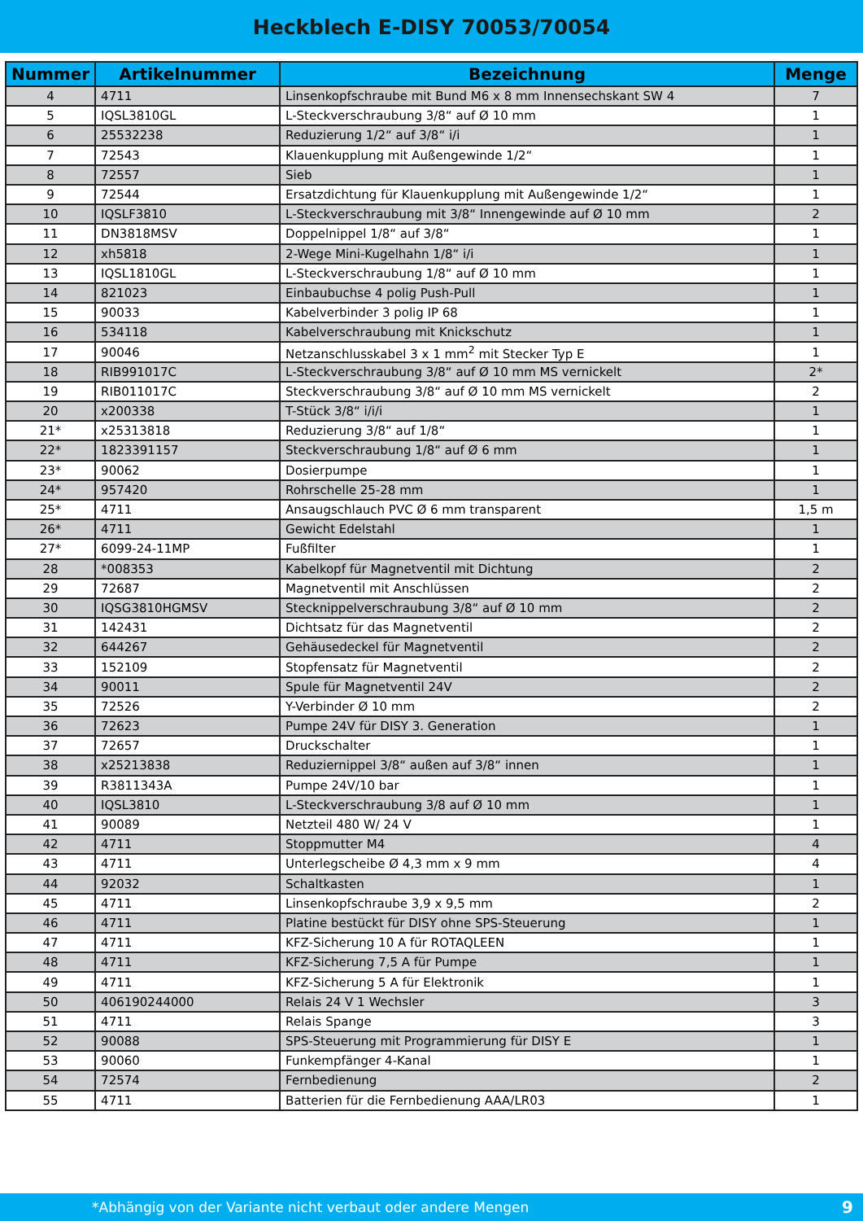Heckblech E-DISY 70053/70054
| Nummer | Artikelnummer | Bezeichnung | Menge |
| --- | --- | --- | --- |
| 4 | 4711 | Linsenkopfschraube mit Bund M6 x 8 mm Innensechskant SW 4 | 7 |
| 5 | IQSL3810GL | L-Steckverschraubung 3/8“ auf Ø 10 mm | 1 |
| 6 | 25532238 | Reduzierung 1/2“ auf 3/8“ i/i | 1 |
| 7 | 72543 | Klauenkupplung mit Außengewinde 1/2“ | 1 |
| 8 | 72557 | Sieb | 1 |
| 9 | 72544 | Ersatzdichtung für Klauenkupplung mit Außengewinde 1/2“ | 1 |
| 10 | IQSLF3810 | L-Steckverschraubung mit 3/8“ Innengewinde auf Ø 10 mm | 2 |
| 11 | DN3818MSV | Doppelnippel 1/8“ auf 3/8“ | 1 |
| 12 | xh5818 | 2-Wege Mini-Kugelhahn 1/8“ i/i | 1 |
| 13 | IQSL1810GL | L-Steckverschraubung 1/8“ auf Ø 10 mm | 1 |
| 14 | 821023 | Einbaubuchse 4 polig Push-Pull | 1 |
| 15 | 90033 | Kabelverbinder 3 polig IP 68 | 1 |
| 16 | 534118 | Kabelverschraubung mit Knickschutz | 1 |
| 17 | 90046 | Netzanschlusskabel 3 x 1 mm<sup>2</sup> mit Stecker Typ E | 1 |
| 18 | RIB991017C | L-Steckverschraubung 3/8“ auf Ø 10 mm MS vernickelt | 2* |
| 19 | RIB011017C | Steckverschraubung 3/8“ auf Ø 10 mm MS vernickelt | 2 |
| 20 | x200338 | T-Stück 3/8“ i/i/i | 1 |
| 21* | x25313818 | Reduzierung 3/8“ auf 1/8“ | 1 |
| 22* | 1823391157 | Steckverschraubung 1/8“ auf Ø 6 mm | 1 |
| 23* | 90062 | Dosierpumpe | 1 |
| 24* | 957420 | Rohrschelle 25-28 mm | 1 |
| 25* | 4711 | Ansaugschlauch PVC Ø 6 mm transparent | 1,5 m |
| 26* | 4711 | Gewicht Edelstahl | 1 |
| 27* | 6099-24-11MP | Fußfilter | 1 |
| 28 | *008353 | Kabelkopf für Magnetventil mit Dichtung | 2 |
| 29 | 72687 | Magnetventil mit Anschlüssen | 2 |
| 30 | IQSG3810HGMSV | Stecknippelverschraubung 3/8“ auf Ø 10 mm | 2 |
| 31 | 142431 | Dichtsatz für das Magnetventil | 2 |
| 32 | 644267 | Gehäusedeckel für Magnetventil | 2 |
| 33 | 152109 | Stopfensatz für Magnetventil | 2 |
| 34 | 90011 | Spule für Magnetventil 24V | 2 |
| 35 | 72526 | Y-Verbinder Ø 10 mm | 2 |
| 36 | 72623 | Pumpe 24V für DISY 3. Generation | 1 |
| 37 | 72657 | Druckschalter | 1 |
| 38 | x25213838 | Reduziernippel 3/8“ außen auf 3/8“ innen | 1 |
| 39 | R3811343A | Pumpe 24V/10 bar | 1 |
| 40 | IQSL3810 | L-Steckverschraubung 3/8 auf Ø 10 mm | 1 |
| 41 | 90089 | Netzteil 480 W/ 24 V | 1 |
| 42 | 4711 | Stoppmutter M4 | 4 |
| 43 | 4711 | Unterlegscheibe Ø 4,3 mm x 9 mm | 4 |
| 44 | 92032 | Schaltkasten | 1 |
| 45 | 4711 | Linsenkopfschraube 3,9 x 9,5 mm | 2 |
| 46 | 4711 | Platine bestückt für DISY ohne SPS-Steuerung | 1 |
| 47 | 4711 | KFZ-Sicherung 10 A für ROTAQLEEN | 1 |
| 48 | 4711 | KFZ-Sicherung 7,5 A für Pumpe | 1 |
| 49 | 4711 | KFZ-Sicherung 5 A für Elektronik | 1 |
| 50 | 406190244000 | Relais 24 V 1 Wechsler | 3 |
| 51 | 4711 | Relais Spange | 3 |
| 52 | 90088 | SPS-Steuerung mit Programmierung für DISY E | 1 |
| 53 | 90060 | Funkempfänger 4-Kanal | 1 |
| 54 | 72574 | Fernbedienung | 2 |
| 55 | 4711 | Batterien für die Fernbedienung AAA/LR03 | 1 |
*Abhängig von der Variante nicht verbaut oder andere Mengen 9